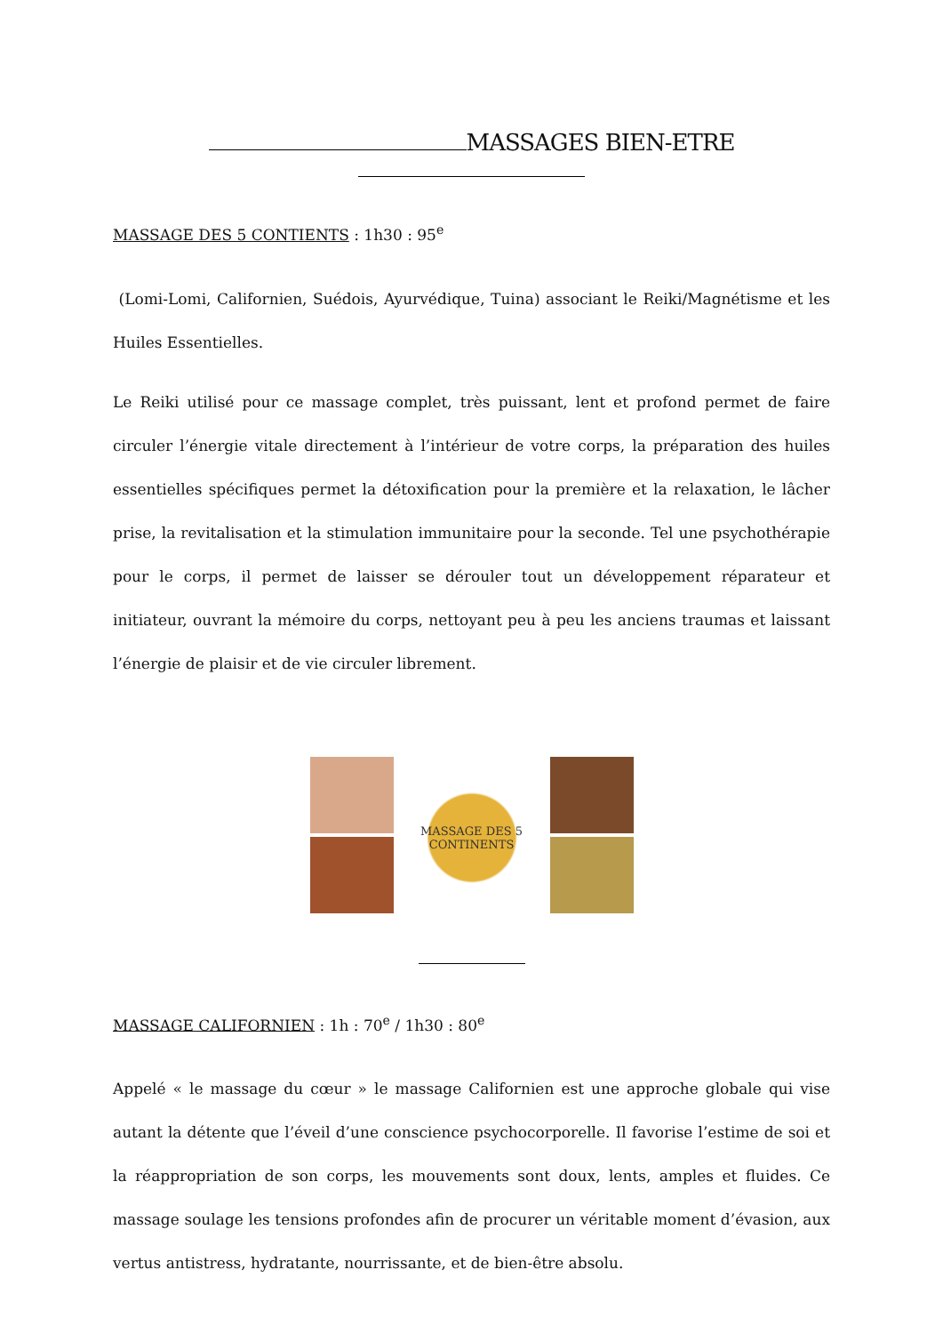MASSAGES BIEN-ETRE
MASSAGE DES 5 CONTIENTS : 1h30 : 95<sup>e</sup>
(Lomi-Lomi, Californien, Suédois, Ayurvédique, Tuina) associant le Reiki/Magnétisme et les Huiles Essentielles.
Le Reiki utilisé pour ce massage complet, très puissant, lent et profond permet de faire circuler l’énergie vitale directement à l’intérieur de votre corps, la préparation des huiles essentielles spécifiques permet la détoxification pour la première et la relaxation, le lâcher prise, la revitalisation et la stimulation immunitaire pour la seconde. Tel une psychothérapie pour le corps, il permet de laisser se dérouler tout un développement réparateur et initiateur, ouvrant la mémoire du corps, nettoyant peu à peu les anciens traumas et laissant l’énergie de plaisir et de vie circuler librement.
MASSAGE DES 5 CONTINENTS
MASSAGE CALIFORNIEN : 1h : 70<sup>e</sup> / 1h30 : 80<sup>e</sup>
Appelé « le massage du cœur » le massage Californien est une approche globale qui vise autant la détente que l’éveil d’une conscience psychocorporelle. Il favorise l’estime de soi et la réappropriation de son corps, les mouvements sont doux, lents, amples et fluides. Ce massage soulage les tensions profondes afin de procurer un véritable moment d’évasion, aux vertus antistress, hydratante, nourrissante, et de bien-être absolu.